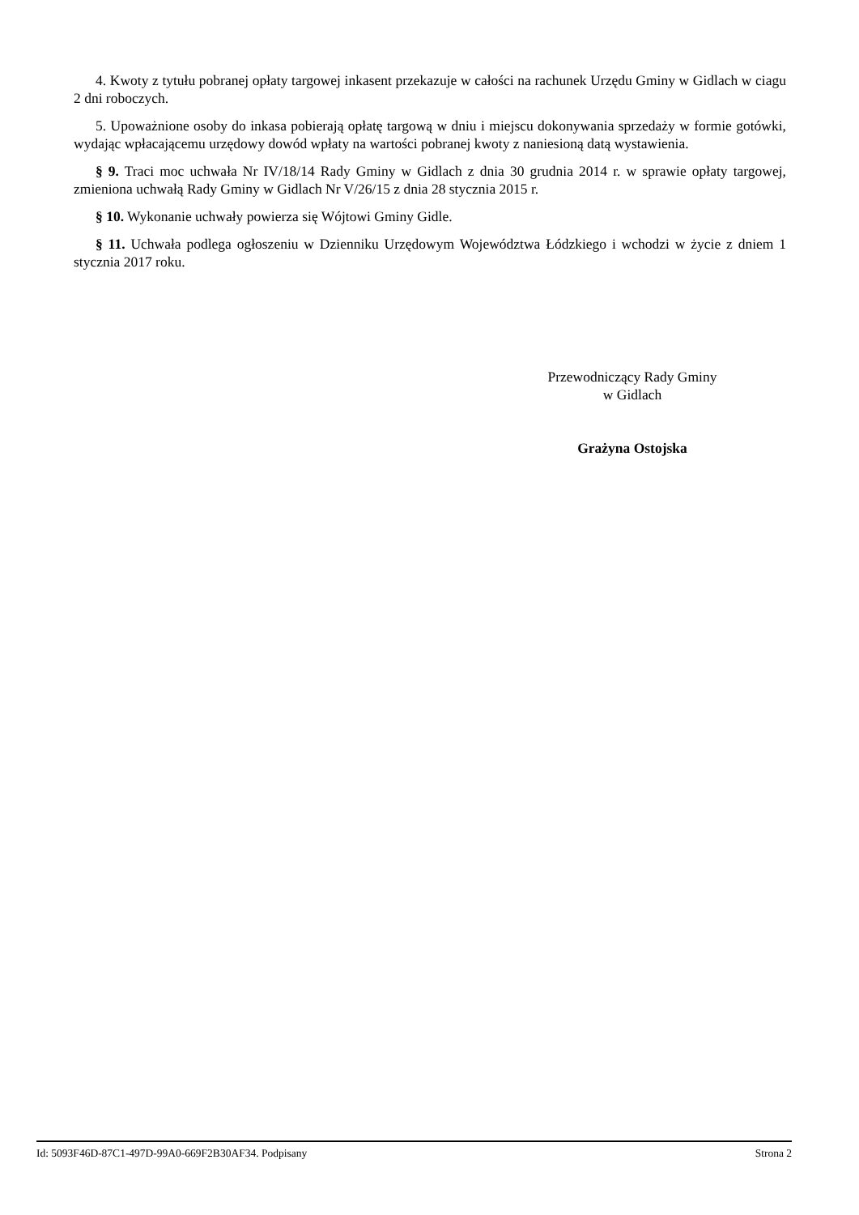4. Kwoty z tytułu pobranej opłaty targowej inkasent przekazuje w całości na rachunek Urzędu Gminy w Gidlach w ciagu 2 dni roboczych.
5. Upoważnione osoby do inkasa pobierają opłatę targową w dniu i miejscu dokonywania sprzedaży w formie gotówki, wydając wpłacającemu urzędowy dowód wpłaty na wartości pobranej kwoty z naniesioną datą wystawienia.
§ 9. Traci moc uchwała Nr IV/18/14 Rady Gminy w Gidlach z dnia 30 grudnia 2014 r. w sprawie opłaty targowej, zmieniona uchwałą Rady Gminy w Gidlach Nr V/26/15 z dnia 28 stycznia 2015 r.
§ 10. Wykonanie uchwały powierza się Wójtowi Gminy Gidle.
§ 11. Uchwała podlega ogłoszeniu w Dzienniku Urzędowym Województwa Łódzkiego i wchodzi w życie z dniem 1 stycznia 2017 roku.
Przewodniczący Rady Gminy
w Gidlach
Grażyna Ostojska
Id: 5093F46D-87C1-497D-99A0-669F2B30AF34. Podpisany Strona 2